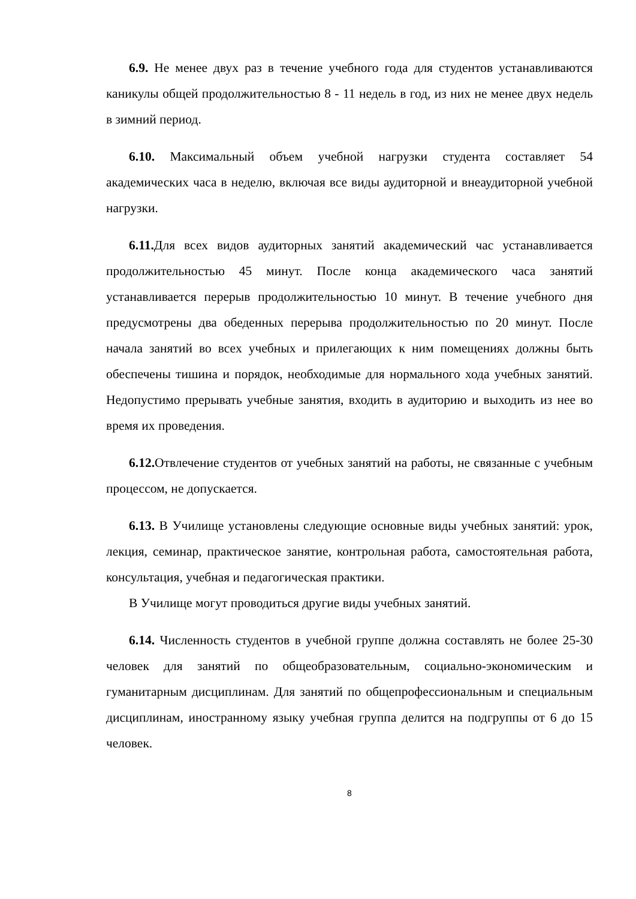6.9. Не менее двух раз в течение учебного года для студентов устанавливаются каникулы общей продолжительностью 8 - 11 недель в год, из них не менее двух недель в зимний период.
6.10. Максимальный объем учебной нагрузки студента составляет 54 академических часа в неделю, включая все виды аудиторной и внеаудиторной учебной нагрузки.
6.11. Для всех видов аудиторных занятий академический час устанавливается продолжительностью 45 минут. После конца академического часа занятий устанавливается перерыв продолжительностью 10 минут. В течение учебного дня предусмотрены два обеденных перерыва продолжительностью по 20 минут. После начала занятий во всех учебных и прилегающих к ним помещениях должны быть обеспечены тишина и порядок, необходимые для нормального хода учебных занятий. Недопустимо прерывать учебные занятия, входить в аудиторию и выходить из нее во время их проведения.
6.12. Отвлечение студентов от учебных занятий на работы, не связанные с учебным процессом, не допускается.
6.13. В Училище установлены следующие основные виды учебных занятий: урок, лекция, семинар, практическое занятие, контрольная работа, самостоятельная работа, консультация, учебная и педагогическая практики.
В Училище могут проводиться другие виды учебных занятий.
6.14. Численность студентов в учебной группе должна составлять не более 25-30 человек для занятий по общеобразовательным, социально-экономическим и гуманитарным дисциплинам. Для занятий по общепрофессиональным и специальным дисциплинам, иностранному языку учебная группа делится на подгруппы от 6 до 15 человек.
8